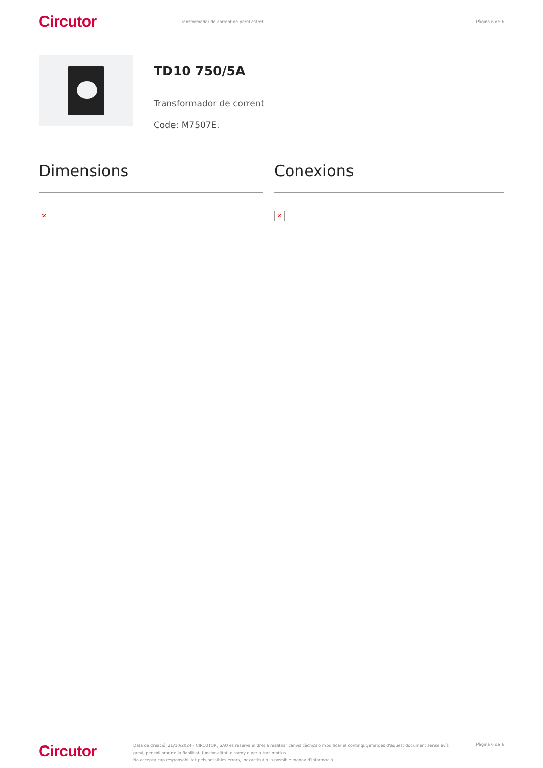Circutor
Transformador de corrent de perfil estret
Pàgina 6 de 6
TD10 750/5A
Transformador de corrent
Code: M7507E.
Dimensions
✕
Conexions
✕
Circutor
Data de creació: 21/10/2024 - CIRCUTOR, SAU es reserva el dret a realitzar canvis tècnics o modificar el contingut/imatges d'aquest document sense avís previ, per millorar-ne la fiabilitat, funcionalitat, disseny o per altras motius.
No accepta cap responsabilitat pels possibles errors, inexactitut o la possible manca d'informació.
Pàgina 6 de 6